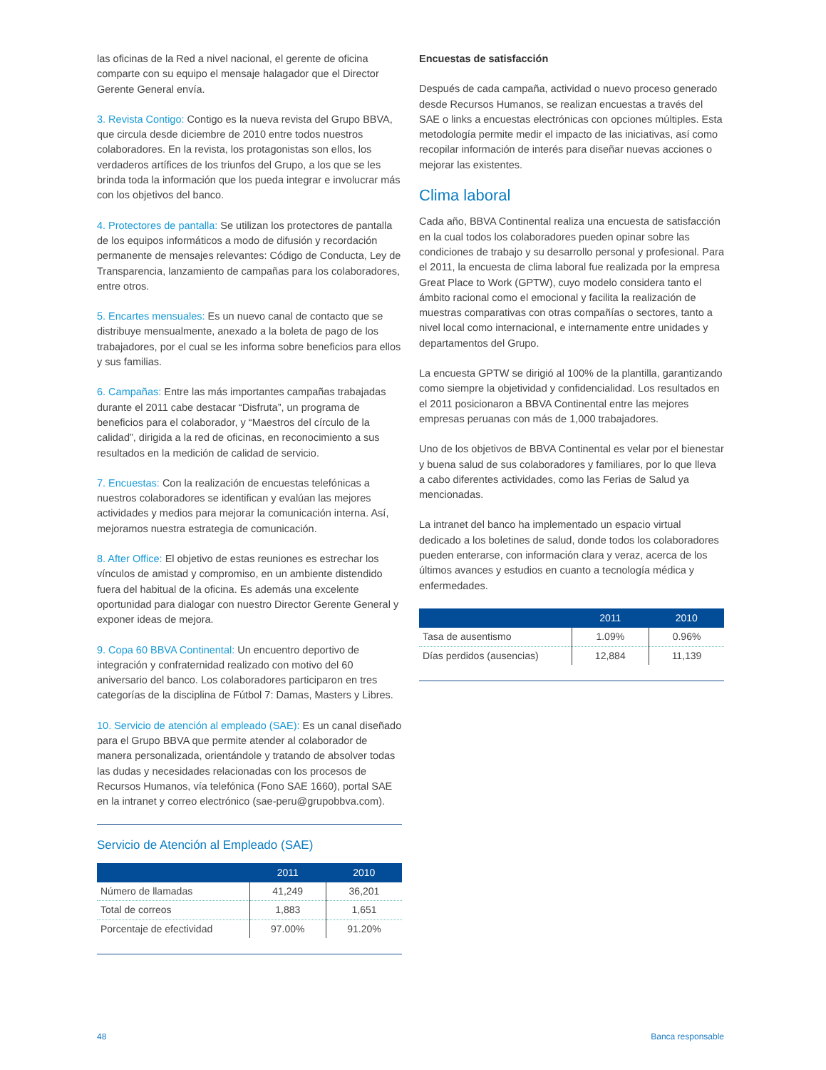las oficinas de la Red a nivel nacional, el gerente de oficina comparte con su equipo el mensaje halagador que el Director Gerente General envía.
3. Revista Contigo: Contigo es la nueva revista del Grupo BBVA, que circula desde diciembre de 2010 entre todos nuestros colaboradores. En la revista, los protagonistas son ellos, los verdaderos artífices de los triunfos del Grupo, a los que se les brinda toda la información que los pueda integrar e involucrar más con los objetivos del banco.
4. Protectores de pantalla: Se utilizan los protectores de pantalla de los equipos informáticos a modo de difusión y recordación permanente de mensajes relevantes: Código de Conducta, Ley de Transparencia, lanzamiento de campañas para los colaboradores, entre otros.
5. Encartes mensuales: Es un nuevo canal de contacto que se distribuye mensualmente, anexado a la boleta de pago de los trabajadores, por el cual se les informa sobre beneficios para ellos y sus familias.
6. Campañas: Entre las más importantes campañas trabajadas durante el 2011 cabe destacar “Disfruta”, un programa de beneficios para el colaborador, y “Maestros del círculo de la calidad”, dirigida a la red de oficinas, en reconocimiento a sus resultados en la medición de calidad de servicio.
7. Encuestas: Con la realización de encuestas telefónicas a nuestros colaboradores se identifican y evalúan las mejores actividades y medios para mejorar la comunicación interna. Así, mejoramos nuestra estrategia de comunicación.
8. After Office: El objetivo de estas reuniones es estrechar los vínculos de amistad y compromiso, en un ambiente distendido fuera del habitual de la oficina. Es además una excelente oportunidad para dialogar con nuestro Director Gerente General y exponer ideas de mejora.
9. Copa 60 BBVA Continental: Un encuentro deportivo de integración y confraternidad realizado con motivo del 60 aniversario del banco. Los colaboradores participaron en tres categorías de la disciplina de Fútbol 7: Damas, Masters y Libres.
10. Servicio de atención al empleado (SAE): Es un canal diseñado para el Grupo BBVA que permite atender al colaborador de manera personalizada, orientándole y tratando de absolver todas las dudas y necesidades relacionadas con los procesos de Recursos Humanos, vía telefónica (Fono SAE 1660), portal SAE en la intranet y correo electrónico (sae-peru@grupobbva.com).
Servicio de Atención al Empleado (SAE)
| | 2011 | 2010 |
| --- | --- | --- |
| Número de llamadas | 41,249 | 36,201 |
| Total de correos | 1,883 | 1,651 |
| Porcentaje de efectividad | 97.00% | 91.20% |
Encuestas de satisfacción
Después de cada campaña, actividad o nuevo proceso generado desde Recursos Humanos, se realizan encuestas a través del SAE o links a encuestas electrónicas con opciones múltiples. Esta metodología permite medir el impacto de las iniciativas, así como recopilar información de interés para diseñar nuevas acciones o mejorar las existentes.
Clima laboral
Cada año, BBVA Continental realiza una encuesta de satisfacción en la cual todos los colaboradores pueden opinar sobre las condiciones de trabajo y su desarrollo personal y profesional. Para el 2011, la encuesta de clima laboral fue realizada por la empresa Great Place to Work (GPTW), cuyo modelo considera tanto el ámbito racional como el emocional y facilita la realización de muestras comparativas con otras compañías o sectores, tanto a nivel local como internacional, e internamente entre unidades y departamentos del Grupo.
La encuesta GPTW se dirigió al 100% de la plantilla, garantizando como siempre la objetividad y confidencialidad. Los resultados en el 2011 posicionaron a BBVA Continental entre las mejores empresas peruanas con más de 1,000 trabajadores.
Uno de los objetivos de BBVA Continental es velar por el bienestar y buena salud de sus colaboradores y familiares, por lo que lleva a cabo diferentes actividades, como las Ferias de Salud ya mencionadas.
La intranet del banco ha implementado un espacio virtual dedicado a los boletines de salud, donde todos los colaboradores pueden enterarse, con información clara y veraz, acerca de los últimos avances y estudios en cuanto a tecnología médica y enfermedades.
| | 2011 | 2010 |
| --- | --- | --- |
| Tasa de ausentismo | 1.09% | 0.96% |
| Días perdidos (ausencias) | 12,884 | 11,139 |
48 Banca responsable